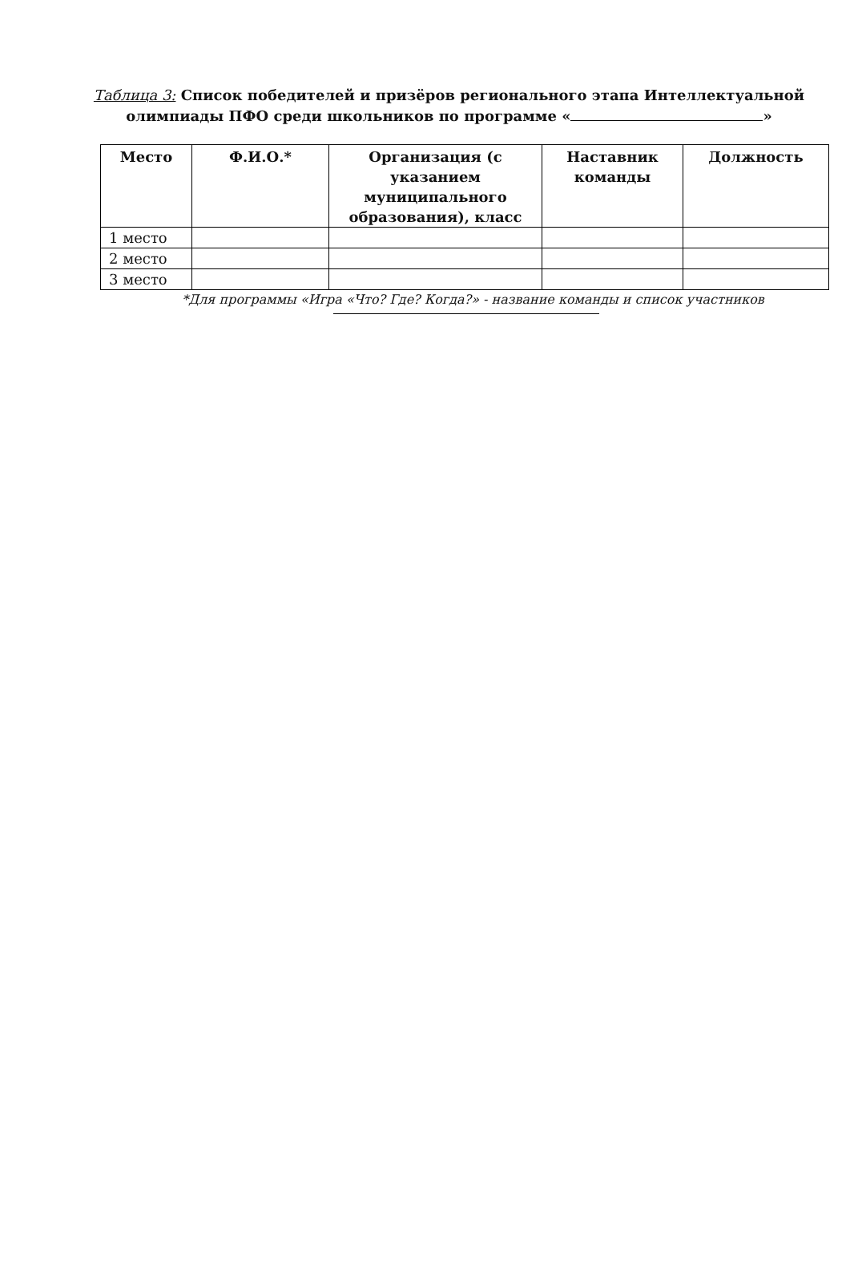Таблица 3: Список победителей и призёров регионального этапа Интеллектуальной
олимпиады ПФО среди школьников по программе « »
| Место | Ф.И.О.* | Организация (с указанием муниципального образования), класс | Наставник команды | Должность |
| --- | --- | --- | --- | --- |
| 1 место | | | | |
| 2 место | | | | |
| 3 место | | | | |
*Для программы «Игра «Что? Где? Когда?» - название команды и список участников